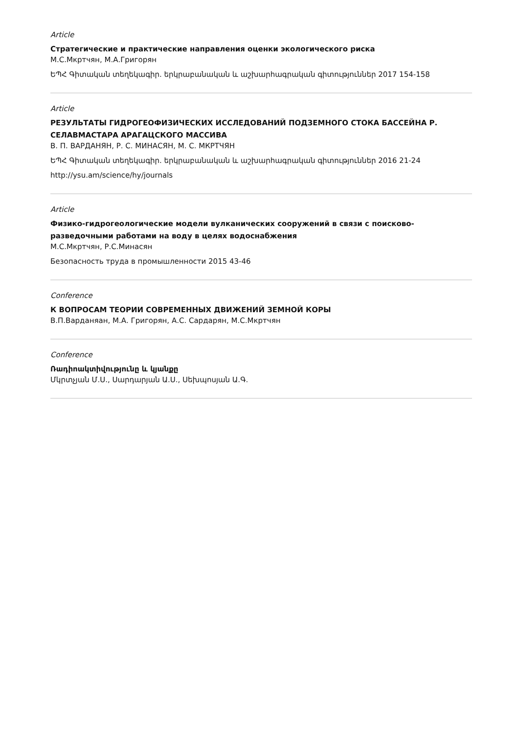Article
Стратегические и практические направления оценки экологического риска
М.С.Мкртчян, М.А.Григорян
ԵՊՀ Գիտական տեղեկագիր. երկրաբանական և աշխարհագրական գիտություններ 2017 154-158
Article
РЕЗУЛЬТАТЫ ГИДРОГЕОФИЗИЧЕСКИХ ИССЛЕДОВАНИЙ ПОДЗЕМНОГО СТОКА БАССЕЙНА Р. СЕЛАВМАСТАРА АРАГАЦСКОГО МАССИВА
В. П. ВАРДАНЯН, Р. С. МИНАСЯН, М. С. МКРТЧЯН
ԵՊՀ Գիտական տեղեկագիր. երկրաբանական և աշխարհագրական գիտություններ 2016 21-24
http://ysu.am/science/hy/journals
Article
Физико-гидрогеологические модели вулканических сооружений в связи с поисково-разведочными работами на воду в целях водоснабжения
М.С.Мкртчян, Р.С.Минасян
Безопасность труда в промышленности 2015 43-46
Conference
К ВОПРОСАМ ТЕОРИИ СОВРЕМЕННЫХ ДВИЖЕНИЙ ЗЕМНОЙ КОРЫ
В.П.Варданяан, М.А. Григорян, А.С. Сардарян, М.С.Мкртчян
Conference
Ռադիոակտիվությունը և կյանքը
Մկրտչյան Մ.Ս., Սարդարյան Ա.Ս., Սեխպոսյան Ա.Գ.